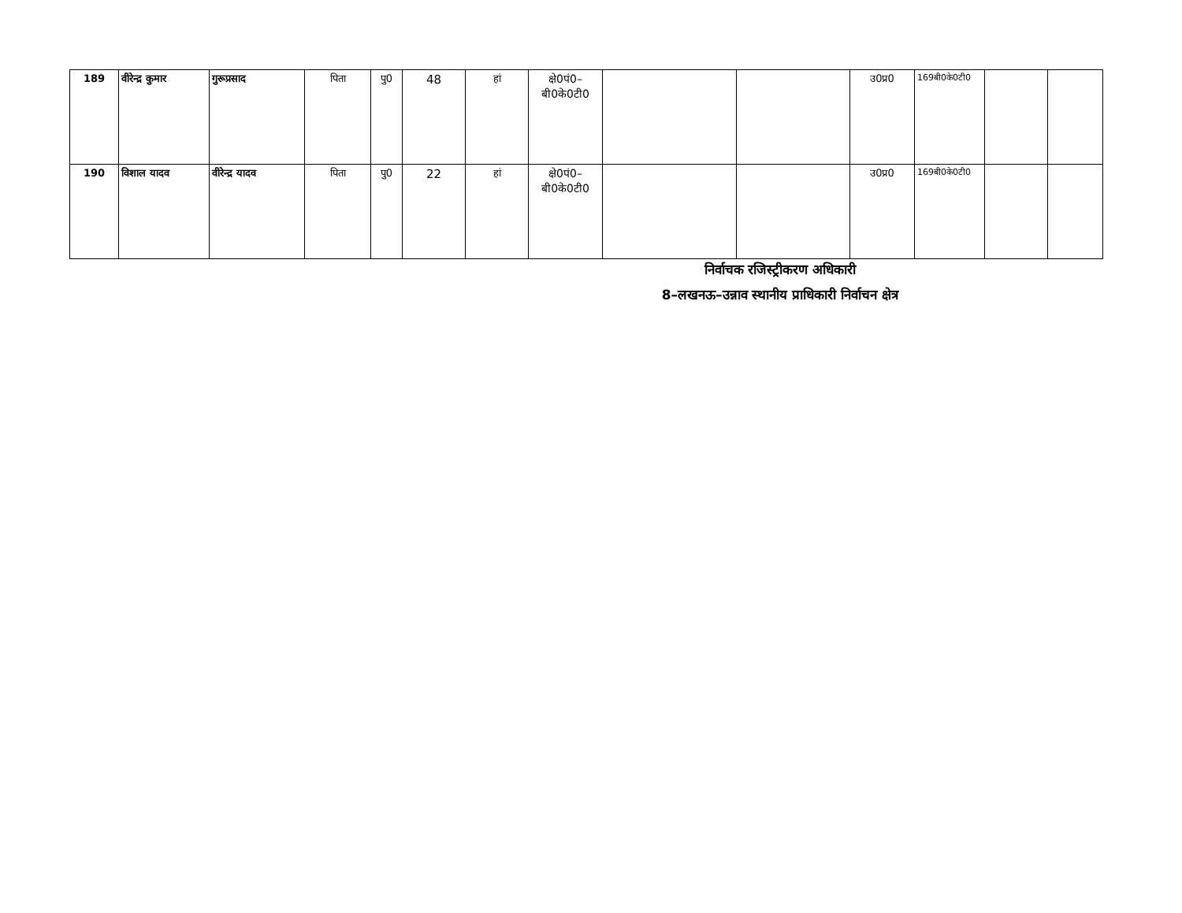| 189 | वीरेन्द्र कुमार | गुरूप्रसाद | पिता | पु0 | 48 | हां | क्षे0पं0– बी0के0टी0 | | | उ0प्र0 | 169बी0के0टी0 | | |
| 190 | विशाल यादव | वीरेन्द्र यादव | पिता | पु0 | 22 | हां | क्षे0पं0– बी0के0टी0 | | | उ0प्र0 | 169बी0के0टी0 | | |
निर्वाचक रजिस्ट्रीकरण अधिकारी
8–लखनऊ–उन्नाव स्थानीय प्राधिकारी निर्वाचन क्षेत्र